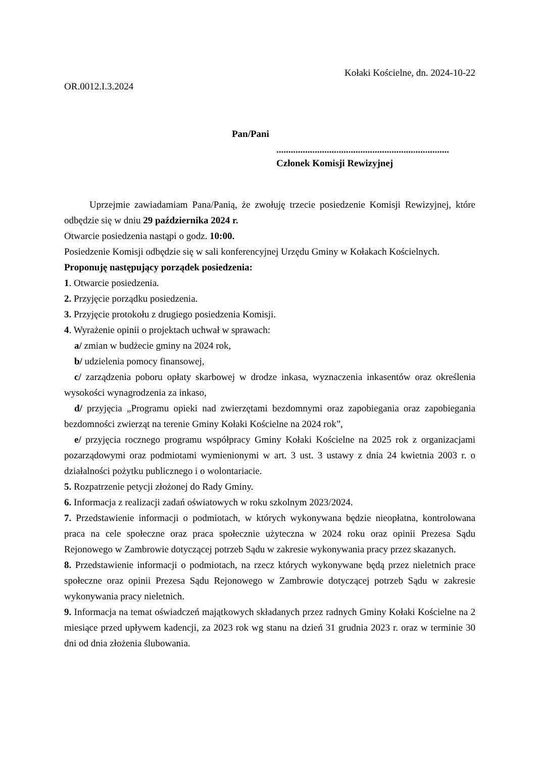Kołaki Kościelne, dn. 2024-10-22
OR.0012.I.3.2024
Pan/Pani
........................................................................
Członek Komisji Rewizyjnej
Uprzejmie zawiadamiam Pana/Panią, że zwołuję trzecie posiedzenie Komisji Rewizyjnej, które odbędzie się w dniu 29 października 2024 r.
Otwarcie posiedzenia nastąpi o godz. 10:00.
Posiedzenie Komisji odbędzie się w sali konferencyjnej Urzędu Gminy w Kołakach Kościelnych.
Proponuję następujący porządek posiedzenia:
1. Otwarcie posiedzenia.
2. Przyjęcie porządku posiedzenia.
3. Przyjęcie protokołu z drugiego posiedzenia Komisji.
4. Wyrażenie opinii o projektach uchwał w sprawach:
a/ zmian w budżecie gminy na 2024 rok,
b/ udzielenia pomocy finansowej,
c/ zarządzenia poboru opłaty skarbowej w drodze inkasa, wyznaczenia inkasentów oraz określenia wysokości wynagrodzenia za inkaso,
d/ przyjęcia „Programu opieki nad zwierzętami bezdomnymi oraz zapobiegania oraz zapobiegania bezdomności zwierząt na terenie Gminy Kołaki Kościelne na 2024 rok”,
e/ przyjęcia rocznego programu współpracy Gminy Kołaki Kościelne na 2025 rok z organizacjami pozarządowymi oraz podmiotami wymienionymi w art. 3 ust. 3 ustawy z dnia 24 kwietnia 2003 r. o działalności pożytku publicznego i o wolontariacie.
5. Rozpatrzenie petycji złożonej do Rady Gminy.
6. Informacja z realizacji zadań oświatowych w roku szkolnym 2023/2024.
7. Przedstawienie informacji o podmiotach, w których wykonywana będzie nieopłatna, kontrolowana praca na cele społeczne oraz praca społecznie użyteczna w 2024 roku oraz opinii Prezesa Sądu Rejonowego w Zambrowie dotyczącej potrzeb Sądu w zakresie wykonywania pracy przez skazanych.
8. Przedstawienie informacji o podmiotach, na rzecz których wykonywane będą przez nieletnich prace społeczne oraz opinii Prezesa Sądu Rejonowego w Zambrowie dotyczącej potrzeb Sądu w zakresie wykonywania pracy nieletnich.
9. Informacja na temat oświadczeń majątkowych składanych przez radnych Gminy Kołaki Kościelne na 2 miesiące przed upływem kadencji, za 2023 rok wg stanu na dzień 31 grudnia 2023 r. oraz w terminie 30 dni od dnia złożenia ślubowania.